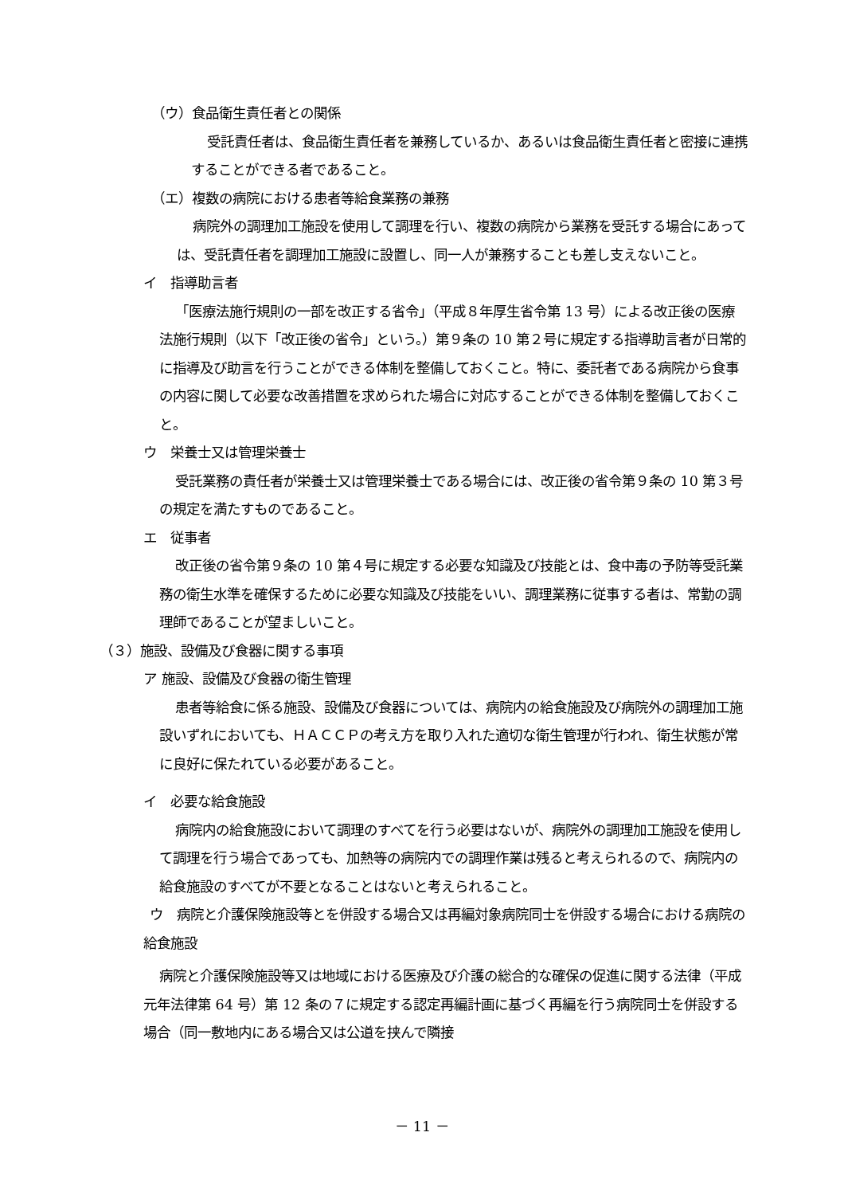（ウ）食品衛生責任者との関係
受託責任者は、食品衛生責任者を兼務しているか、あるいは食品衛生責任者と密接に連携することができる者であること。
（エ）複数の病院における患者等給食業務の兼務
病院外の調理加工施設を使用して調理を行い、複数の病院から業務を受託する場合にあっては、受託責任者を調理加工施設に設置し、同一人が兼務することも差し支えないこと。
イ　指導助言者
「医療法施行規則の一部を改正する省令」（平成８年厚生省令第 13 号）による改正後の医療法施行規則（以下「改正後の省令」という。）第９条の 10 第２号に規定する指導助言者が日常的に指導及び助言を行うことができる体制を整備しておくこと。特に、委託者である病院から食事の内容に関して必要な改善措置を求められた場合に対応することができる体制を整備しておくこと。
ウ　栄養士又は管理栄養士
受託業務の責任者が栄養士又は管理栄養士である場合には、改正後の省令第９条の 10 第３号の規定を満たすものであること。
エ　従事者
改正後の省令第９条の 10 第４号に規定する必要な知識及び技能とは、食中毒の予防等受託業務の衛生水準を確保するために必要な知識及び技能をいい、調理業務に従事する者は、常勤の調理師であることが望ましいこと。
（３）施設、設備及び食器に関する事項
ア 施設、設備及び食器の衛生管理
患者等給食に係る施設、設備及び食器については、病院内の給食施設及び病院外の調理加工施設いずれにおいても、ＨＡＣＣＰの考え方を取り入れた適切な衛生管理が行われ、衛生状態が常に良好に保たれている必要があること。
イ　必要な給食施設
病院内の給食施設において調理のすべてを行う必要はないが、病院外の調理加工施設を使用して調理を行う場合であっても、加熱等の病院内での調理作業は残ると考えられるので、病院内の給食施設のすべてが不要となることはないと考えられること。
ウ　病院と介護保険施設等とを併設する場合又は再編対象病院同士を併設する場合における病院の給食施設
病院と介護保険施設等又は地域における医療及び介護の総合的な確保の促進に関する法律（平成元年法律第 64 号）第 12 条の７に規定する認定再編計画に基づく再編を行う病院同士を併設する場合（同一敷地内にある場合又は公道を挟んで隣接
－ 11 －